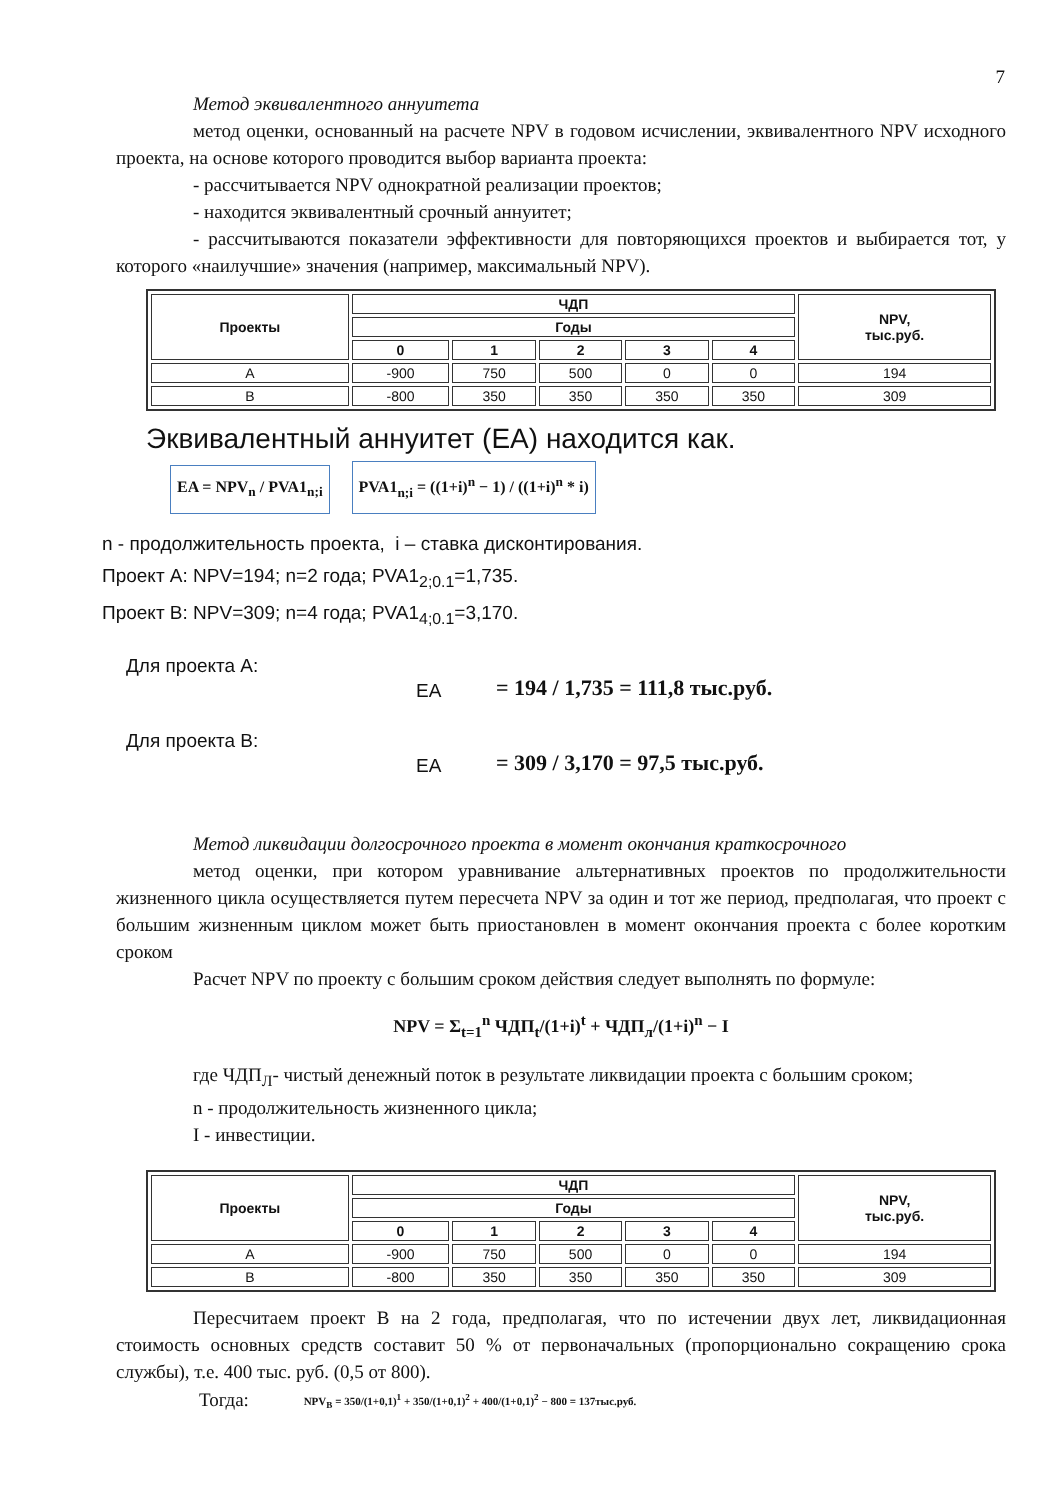7
Метод эквивалентного аннуитета
метод оценки, основанный на расчете NPV в годовом исчислении, эквивалентного NPV исходного проекта, на основе которого проводится выбор варианта проекта:
- рассчитывается NPV однократной реализации проектов;
- находится эквивалентный срочный аннуитет;
- рассчитываются показатели эффективности для повторяющихся проектов и выбирается тот, у которого «наилучшие» значения (например, максимальный NPV).
| Проекты | ЧДП | | | | | NPV, тыс.руб. |
| --- | --- | --- | --- | --- | --- | --- |
| | Годы | | | | | |
| | 0 | 1 | 2 | 3 | 4 | |
| A | -900 | 750 | 500 | 0 | 0 | 194 |
| B | -800 | 350 | 350 | 350 | 350 | 309 |
Эквивалентный аннуитет (ЕА) находится как.
EA = NPV<sub>n</sub> / PVA1<sub>n;i</sub> PVA1<sub>n;i</sub> = ((1+i)<sup>n</sup> − 1) / ((1+i)<sup>n</sup> * i)
n - продолжительность проекта, i – ставка дисконтирования.
Проект А: NPV=194; n=2 года; PVA1<sub>2;0.1</sub>=1,735.
Проект В: NPV=309; n=4 года; PVA1<sub>4;0.1</sub>=3,170.
Для проекта А:
EA
= 194 / 1,735 = 111,8 тыс.руб.
Для проекта В:
EA
= 309 / 3,170 = 97,5 тыс.руб.
Метод ликвидации долгосрочного проекта в момент окончания краткосрочного
метод оценки, при котором уравнивание альтернативных проектов по продолжительности жизненного цикла осуществляется путем пересчета NPV за один и тот же период, предполагая, что проект с большим жизненным циклом может быть приостановлен в момент окончания проекта с более коротким сроком
Расчет NPV по проекту с большим сроком действия следует выполнять по формуле:
NPV = Σ<sub>t=1</sub><sup>n</sup> ЧДП<sub>t</sub>/(1+i)<sup>t</sup> + ЧДП<sub>л</sub>/(1+i)<sup>n</sup> − I
где ЧДП<sub>Л</sub>- чистый денежный поток в результате ликвидации проекта с большим сроком;
n - продолжительность жизненного цикла;
I - инвестиции.
| Проекты | ЧДП | | | | | NPV, тыс.руб. |
| --- | --- | --- | --- | --- | --- | --- |
| | Годы | | | | | |
| | 0 | 1 | 2 | 3 | 4 | |
| A | -900 | 750 | 500 | 0 | 0 | 194 |
| B | -800 | 350 | 350 | 350 | 350 | 309 |
Пересчитаем проект В на 2 года, предполагая, что по истечении двух лет, ликвидационная стоимость основных средств составит 50 % от первоначальных (пропорционально сокращению срока службы), т.е. 400 тыс. руб. (0,5 от 800).
Тогда: NPV<sub>B</sub> = 350/(1+0,1)<sup>1</sup> + 350/(1+0,1)<sup>2</sup> + 400/(1+0,1)<sup>2</sup> − 800 = 137тыс.руб.